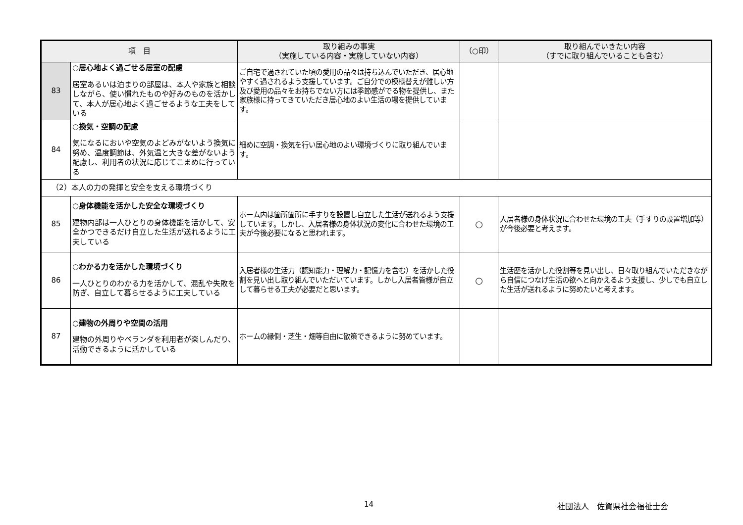| 項 目 | | 取り組みの事実 （実施している内容・実施していない内容） | （○印） | 取り組んでいきたい内容 （すでに取り組んでいることも含む） |
| --- | --- | --- | --- | --- |
| 83 | ○居心地よく過ごせる居室の配慮 居室あるいは泊まりの部屋は、本人や家族と相談しながら、使い慣れたものや好みのものを活かして、本人が居心地よく過ごせるような工夫をしている | ご自宅で過されていた頃の愛用の品々は持ち込んでいただき、居心地やすく過されるよう支援しています。ご自分での模様替えが難しい方及び愛用の品々をお持ちでない方には季節感がでる物を提供し、また家族様に持ってきていただき居心地のよい生活の場を提供しています。 | | |
| 84 | ○換気・空調の配慮 気になるにおいや空気のよどみがないよう換気に努め、温度調節は、外気温と大きな差がないよう配慮し、利用者の状況に応じてこまめに行っている | 細めに空調・換気を行い居心地のよい環境づくりに取り組んでいます。 | | |
| （2）本人の力の発揮と安全を支える環境づくり | | | | |
| 85 | ○身体機能を活かした安全な環境づくり 建物内部は一人ひとりの身体機能を活かして、安全かつできるだけ自立した生活が送れるように工夫している | ホーム内は箇所箇所に手すりを設置し自立した生活が送れるよう支援しています。しかし、入居者様の身体状況の変化に合わせた環境の工夫が今後必要になると思われます。 | ○ | 入居者様の身体状況に合わせた環境の工夫（手すりの設置増加等）が今後必要と考えます。 |
| 86 | ○わかる力を活かした環境づくり 一人ひとりのわかる力を活かして、混乱や失敗を防ぎ、自立して暮らせるように工夫している | 入居者様の生活力（認知能力・理解力・記憶力を含む）を活かした役割を見い出し取り組んでいただいています。しかし入居者皆様が自立して暮らせる工夫が必要だと思います。 | ○ | 生活歴を活かした役割等を見い出し、日々取り組んでいただきながら自信につなげ生活の欲へと向かえるよう支援し、少しでも自立した生活が送れるように努めたいと考えます。 |
| 87 | ○建物の外周りや空間の活用 建物の外周りやベランダを利用者が楽しんだり、活動できるように活かしている | ホームの縁側・芝生・畑等自由に散策できるように努めています。 | | |
14 社団法人　佐賀県社会福祉士会